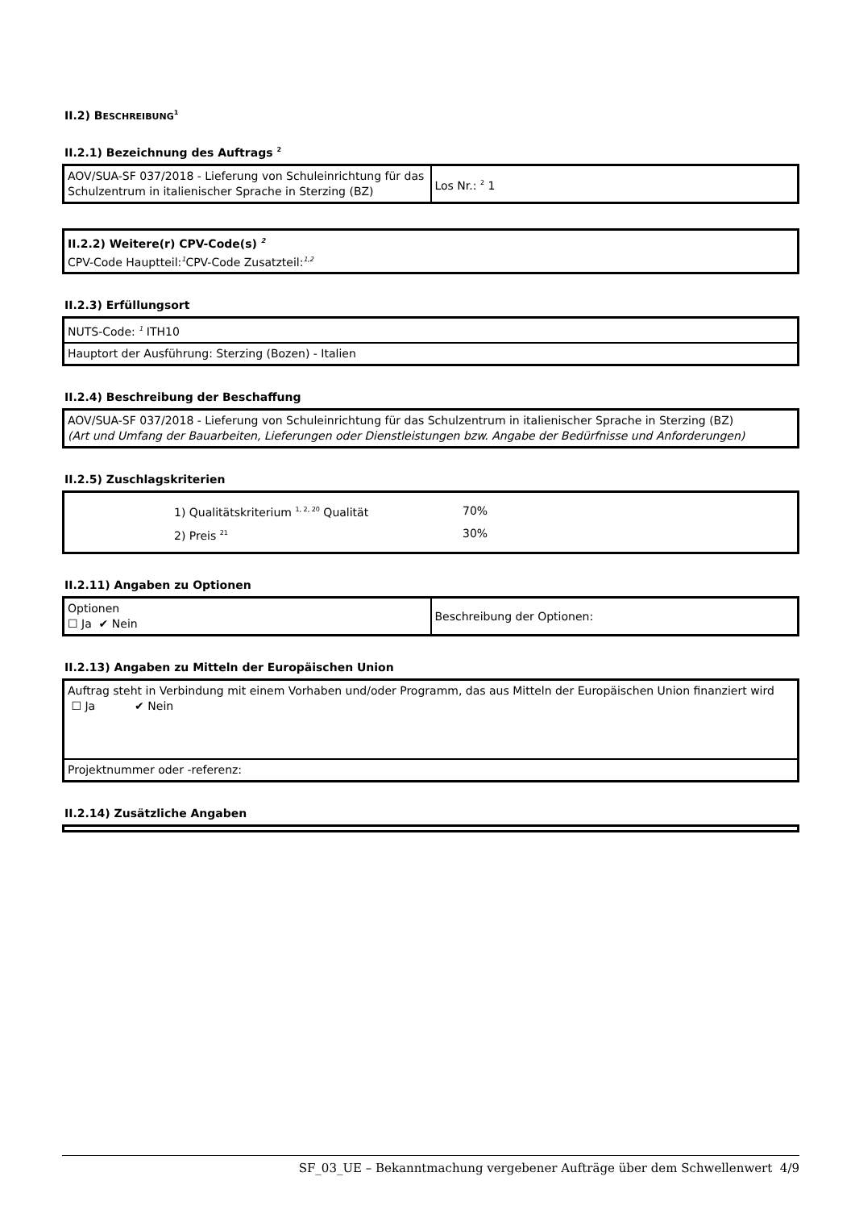II.2) BESCHREIBUNG<sup>1</sup>
II.2.1) Bezeichnung des Auftrags <sup>2</sup>
| AOV/SUA-SF 037/2018 - Lieferung von Schuleinrichtung für das Schulzentrum in italienischer Sprache in Sterzing (BZ) | Los Nr.: <sup>2</sup> 1 |
| II.2.2) Weitere(r) CPV-Code(s) <sup>2</sup> CPV-Code Hauptteil:<sup>1</sup>CPV-Code Zusatzteil:<sup>1,2</sup> |
II.2.3) Erfüllungsort
| NUTS-Code: <sup>1</sup> ITH10 |
| Hauptort der Ausführung: Sterzing (Bozen) - Italien |
II.2.4) Beschreibung der Beschaffung
| AOV/SUA-SF 037/2018 - Lieferung von Schuleinrichtung für das Schulzentrum in italienischer Sprache in Sterzing (BZ) (Art und Umfang der Bauarbeiten, Lieferungen oder Dienstleistungen bzw. Angabe der Bedürfnisse und Anforderungen) |
II.2.5) Zuschlagskriterien
| / / 1) Qualitätskriterium <sup>1, 2, 20</sup> Qualität / 70% / / / 2) Preis <sup>21</sup> / 30% / |
II.2.11) Angaben zu Optionen
| Optionen ☐ Ja ✔ Nein | Beschreibung der Optionen: |
II.2.13) Angaben zu Mitteln der Europäischen Union
| Auftrag steht in Verbindung mit einem Vorhaben und/oder Programm, das aus Mitteln der Europäischen Union finanziert wird ☐ Ja ✔ Nein |
| Projektnummer oder -referenz: |
II.2.14) Zusätzliche Angaben
SF_03_UE – Bekanntmachung vergebener Aufträge über dem Schwellenwert 4/9